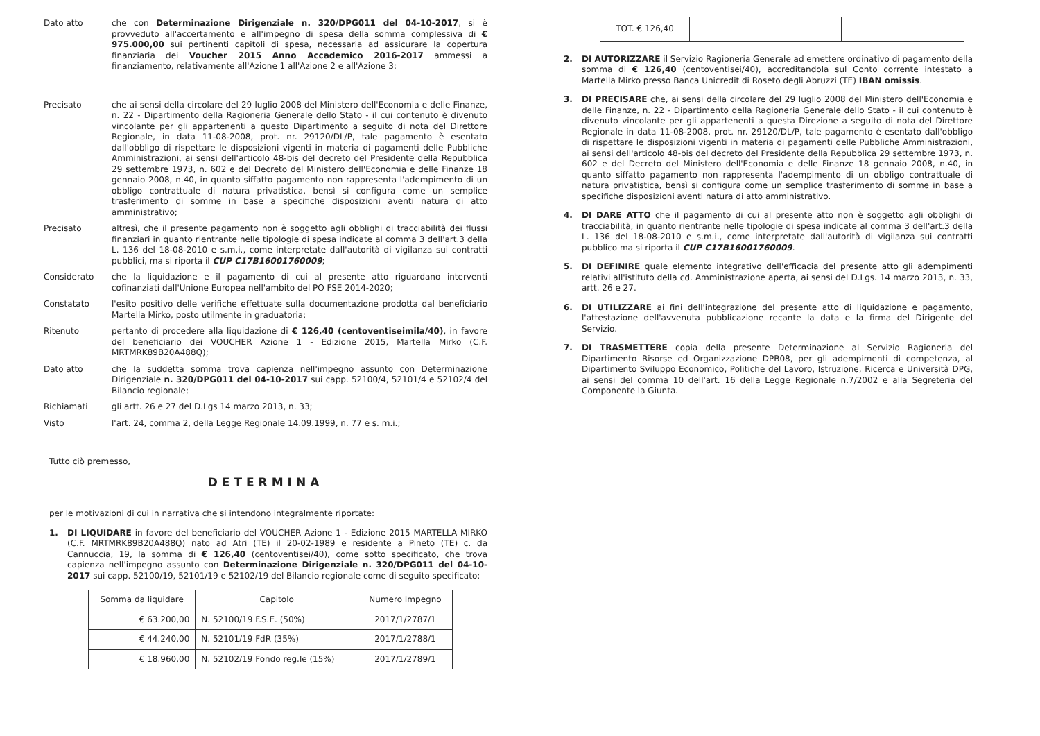Dato atto che con Determinazione Dirigenziale n. 320/DPG011 del 04-10-2017, si è provveduto all'accertamento e all'impegno di spesa della somma complessiva di € 975.000,00 sui pertinenti capitoli di spesa, necessaria ad assicurare la copertura finanziaria dei Voucher 2015 Anno Accademico 2016-2017 ammessi a finanziamento, relativamente all'Azione 1 all'Azione 2 e all'Azione 3;
Precisato che ai sensi della circolare del 29 luglio 2008 del Ministero dell'Economia e delle Finanze, n. 22 - Dipartimento della Ragioneria Generale dello Stato - il cui contenuto è divenuto vincolante per gli appartenenti a questo Dipartimento a seguito di nota del Direttore Regionale, in data 11-08-2008, prot. nr. 29120/DL/P, tale pagamento è esentato dall'obbligo di rispettare le disposizioni vigenti in materia di pagamenti delle Pubbliche Amministrazioni, ai sensi dell'articolo 48-bis del decreto del Presidente della Repubblica 29 settembre 1973, n. 602 e del Decreto del Ministero dell'Economia e delle Finanze 18 gennaio 2008, n.40, in quanto siffatto pagamento non rappresenta l'adempimento di un obbligo contrattuale di natura privatistica, bensì si configura come un semplice trasferimento di somme in base a specifiche disposizioni aventi natura di atto amministrativo;
Precisato altresì, che il presente pagamento non è soggetto agli obblighi di tracciabilità dei flussi finanziari in quanto rientrante nelle tipologie di spesa indicate al comma 3 dell'art.3 della L. 136 del 18-08-2010 e s.m.i., come interpretate dall'autorità di vigilanza sui contratti pubblici, ma si riporta il CUP C17B16001760009;
Considerato che la liquidazione e il pagamento di cui al presente atto riguardano interventi cofinanziati dall'Unione Europea nell'ambito del PO FSE 2014-2020;
Constatato l'esito positivo delle verifiche effettuate sulla documentazione prodotta dal beneficiario Martella Mirko, posto utilmente in graduatoria;
Ritenuto pertanto di procedere alla liquidazione di € 126,40 (centoventiseimila/40), in favore del beneficiario dei VOUCHER Azione 1 - Edizione 2015, Martella Mirko (C.F. MRTMRK89B20A488Q);
Dato atto che la suddetta somma trova capienza nell'impegno assunto con Determinazione Dirigenziale n. 320/DPG011 del 04-10-2017 sui capp. 52100/4, 52101/4 e 52102/4 del Bilancio regionale;
Richiamati gli artt. 26 e 27 del D.Lgs 14 marzo 2013, n. 33;
Visto l'art. 24, comma 2, della Legge Regionale 14.09.1999, n. 77 e s. m.i.;
Tutto ciò premesso,
DETERMINA
per le motivazioni di cui in narrativa che si intendono integralmente riportate:
1. DI LIQUIDARE in favore del beneficiario del VOUCHER Azione 1 - Edizione 2015 MARTELLA MIRKO (C.F. MRTMRK89B20A488Q) nato ad Atri (TE) il 20-02-1989 e residente a Pineto (TE) c. da Cannuccia, 19, la somma di € 126,40 (centoventisei/40), come sotto specificato, che trova capienza nell'impegno assunto con Determinazione Dirigenziale n. 320/DPG011 del 04-10-2017 sui capp. 52100/19, 52101/19 e 52102/19 del Bilancio regionale come di seguito specificato:
| Somma da liquidare | Capitolo | Numero Impegno |
| --- | --- | --- |
| € 63.200,00 | N. 52100/19 F.S.E. (50%) | 2017/1/2787/1 |
| € 44.240,00 | N. 52101/19 FdR (35%) | 2017/1/2788/1 |
| € 18.960,00 | N. 52102/19 Fondo reg.le (15%) | 2017/1/2789/1 |
| TOT. € 126,40 | | |
2. DI AUTORIZZARE il Servizio Ragioneria Generale ad emettere ordinativo di pagamento della somma di € 126,40 (centoventisei/40), accreditandola sul Conto corrente intestato a Martella Mirko presso Banca Unicredit di Roseto degli Abruzzi (TE) IBAN omissis.
3. DI PRECISARE che, ai sensi della circolare del 29 luglio 2008 del Ministero dell'Economia e delle Finanze, n. 22 - Dipartimento della Ragioneria Generale dello Stato - il cui contenuto è divenuto vincolante per gli appartenenti a questa Direzione a seguito di nota del Direttore Regionale in data 11-08-2008, prot. nr. 29120/DL/P, tale pagamento è esentato dall'obbligo di rispettare le disposizioni vigenti in materia di pagamenti delle Pubbliche Amministrazioni, ai sensi dell'articolo 48-bis del decreto del Presidente della Repubblica 29 settembre 1973, n. 602 e del Decreto del Ministero dell'Economia e delle Finanze 18 gennaio 2008, n.40, in quanto siffatto pagamento non rappresenta l'adempimento di un obbligo contrattuale di natura privatistica, bensì si configura come un semplice trasferimento di somme in base a specifiche disposizioni aventi natura di atto amministrativo.
4. DI DARE ATTO che il pagamento di cui al presente atto non è soggetto agli obblighi di tracciabilità, in quanto rientrante nelle tipologie di spesa indicate al comma 3 dell'art.3 della L. 136 del 18-08-2010 e s.m.i., come interpretate dall'autorità di vigilanza sui contratti pubblico ma si riporta il CUP C17B16001760009.
5. DI DEFINIRE quale elemento integrativo dell'efficacia del presente atto gli adempimenti relativi all'istituto della cd. Amministrazione aperta, ai sensi del D.Lgs. 14 marzo 2013, n. 33, artt. 26 e 27.
6. DI UTILIZZARE ai fini dell'integrazione del presente atto di liquidazione e pagamento, l'attestazione dell'avvenuta pubblicazione recante la data e la firma del Dirigente del Servizio.
7. DI TRASMETTERE copia della presente Determinazione al Servizio Ragioneria del Dipartimento Risorse ed Organizzazione DPB08, per gli adempimenti di competenza, al Dipartimento Sviluppo Economico, Politiche del Lavoro, Istruzione, Ricerca e Università DPG, ai sensi del comma 10 dell'art. 16 della Legge Regionale n.7/2002 e alla Segreteria del Componente la Giunta.